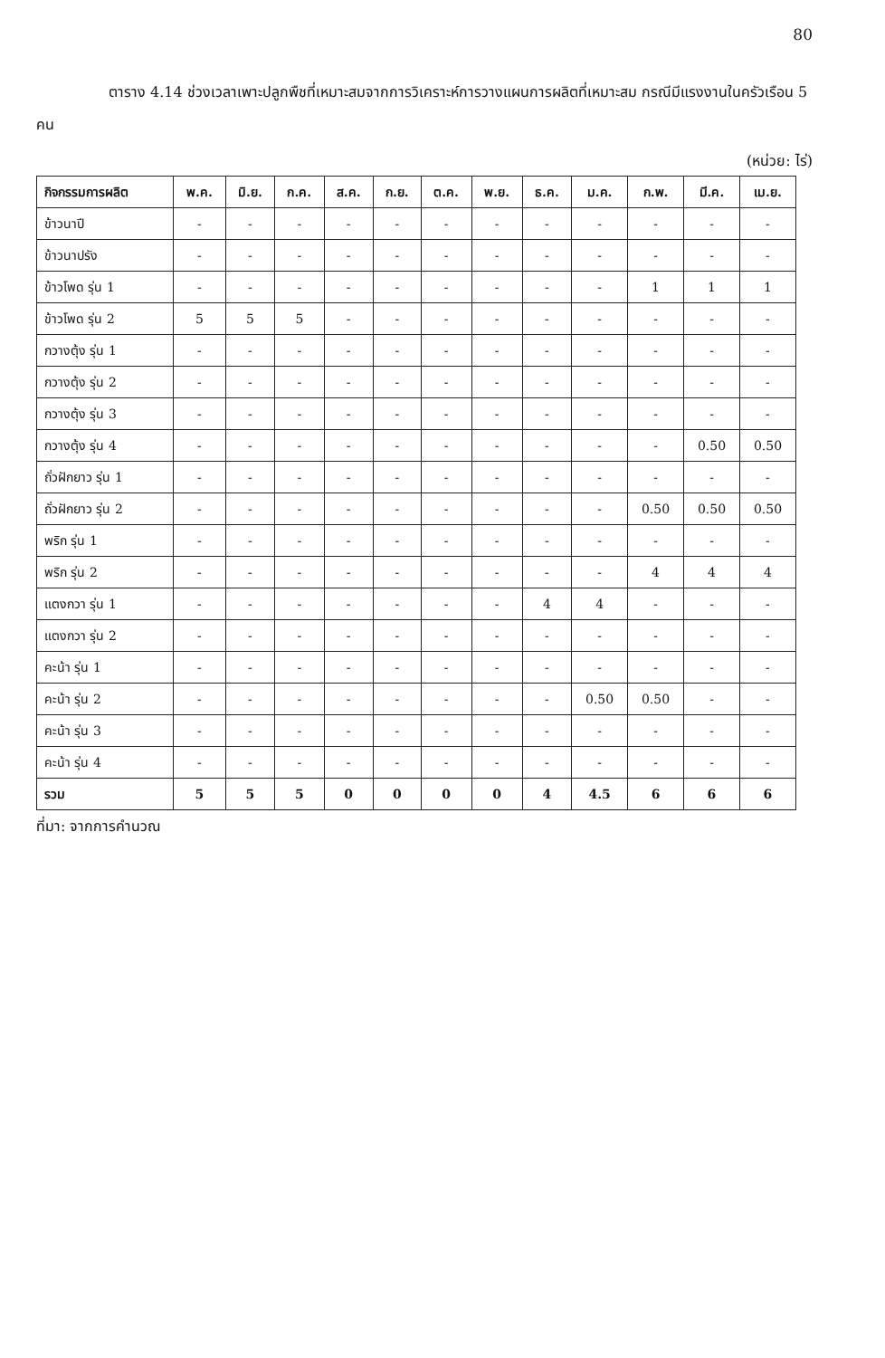80
ตาราง 4.14 ช่วงเวลาเพาะปลูกพืชที่เหมาะสมจากการวิเคราะห์การวางแผนการผลิตที่เหมาะสม กรณีมีแรงงานในครัวเรือน 5 คน
(หน่วย: ไร่)
| กิจกรรมการผลิต | พ.ค. | มิ.ย. | ก.ค. | ส.ค. | ก.ย. | ต.ค. | พ.ย. | ธ.ค. | ม.ค. | ก.พ. | มี.ค. | เม.ย. |
| --- | --- | --- | --- | --- | --- | --- | --- | --- | --- | --- | --- | --- |
| ข้าวนาปี | - | - | - | - | - | - | - | - | - | - | - | - |
| ข้าวนาปรัง | - | - | - | - | - | - | - | - | - | - | - | - |
| ข้าวโพด รุ่น 1 | - | - | - | - | - | - | - | - | - | 1 | 1 | 1 |
| ข้าวโพด รุ่น 2 | 5 | 5 | 5 | - | - | - | - | - | - | - | - | - |
| กวางตุ้ง รุ่น 1 | - | - | - | - | - | - | - | - | - | - | - | - |
| กวางตุ้ง รุ่น 2 | - | - | - | - | - | - | - | - | - | - | - | - |
| กวางตุ้ง รุ่น 3 | - | - | - | - | - | - | - | - | - | - | - | - |
| กวางตุ้ง รุ่น 4 | - | - | - | - | - | - | - | - | - | - | 0.50 | 0.50 |
| ถั่วฝักยาว รุ่น 1 | - | - | - | - | - | - | - | - | - | - | - | - |
| ถั่วฝักยาว รุ่น 2 | - | - | - | - | - | - | - | - | - | 0.50 | 0.50 | 0.50 |
| พริก รุ่น 1 | - | - | - | - | - | - | - | - | - | - | - | - |
| พริก รุ่น 2 | - | - | - | - | - | - | - | - | - | 4 | 4 | 4 |
| แตงกวา รุ่น 1 | - | - | - | - | - | - | - | 4 | 4 | - | - | - |
| แตงกวา รุ่น 2 | - | - | - | - | - | - | - | - | - | - | - | - |
| คะน้า รุ่น 1 | - | - | - | - | - | - | - | - | - | - | - | - |
| คะน้า รุ่น 2 | - | - | - | - | - | - | - | - | 0.50 | 0.50 | - | - |
| คะน้า รุ่น 3 | - | - | - | - | - | - | - | - | - | - | - | - |
| คะน้า รุ่น 4 | - | - | - | - | - | - | - | - | - | - | - | - |
| รวม | 5 | 5 | 5 | 0 | 0 | 0 | 0 | 4 | 4.5 | 6 | 6 | 6 |
ที่มา: จากการคำนวณ